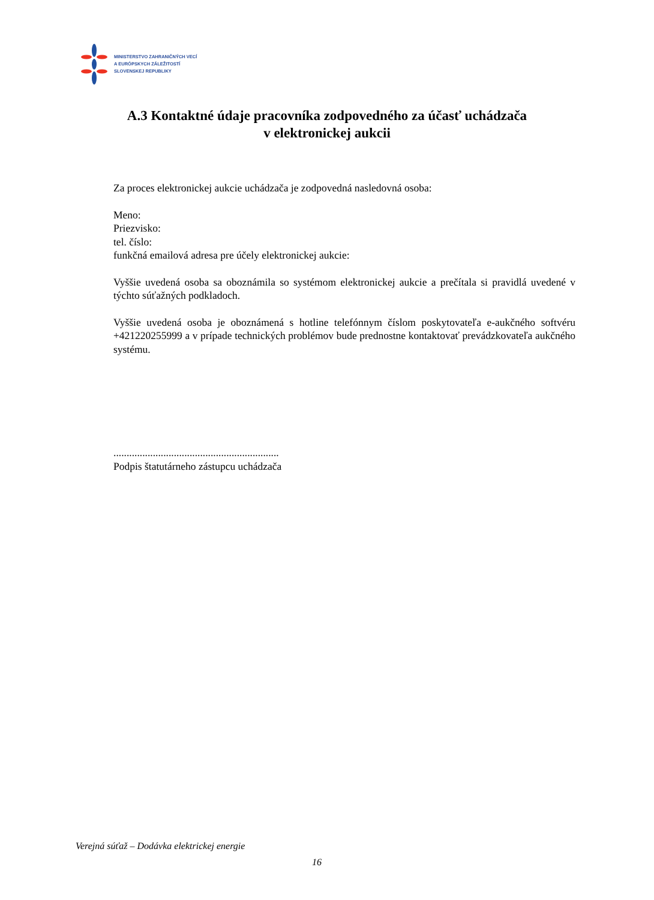MINISTERSTVO ZAHRANIČNÝCH VECÍ
A EURÓPSKYCH ZÁLEŽITOSTÍ
SLOVENSKEJ REPUBLIKY
A.3 Kontaktné údaje pracovníka zodpovedného za účasť uchádzača
v elektronickej aukcii
Za proces elektronickej aukcie uchádzača je zodpovedná nasledovná osoba:
Meno:
Priezvisko:
tel. číslo:
funkčná emailová adresa pre účely elektronickej aukcie:
Vyššie uvedená osoba sa oboznámila so systémom elektronickej aukcie a prečítala si pravidlá uvedené v týchto súťažných podkladoch.
Vyššie uvedená osoba je oboznámená s hotline telefónnym číslom poskytovateľa e-aukčného softvéru +421220255999 a v prípade technických problémov bude prednostne kontaktovať prevádzkovateľa aukčného systému.
...............................................................
Podpis štatutárneho zástupcu uchádzača
Verejná súťaž – Dodávka elektrickej energie
16